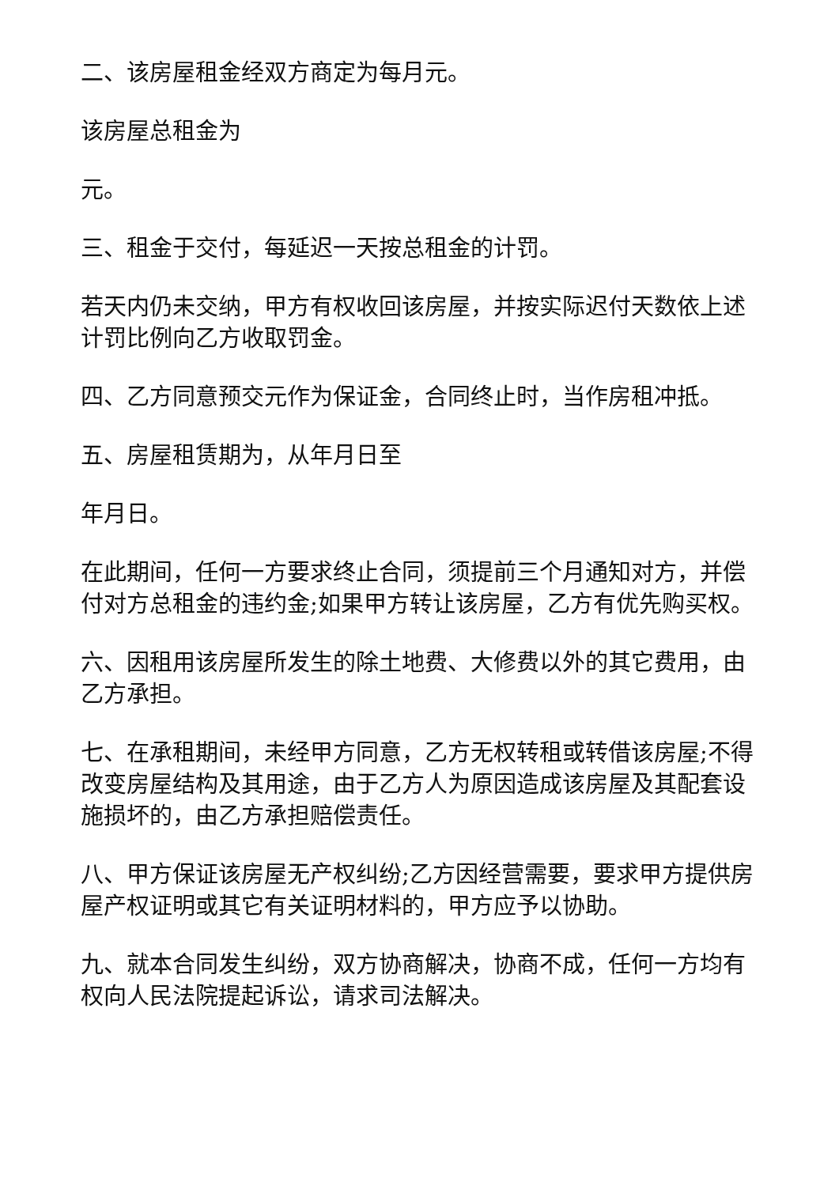二、该房屋租金经双方商定为每月元。
该房屋总租金为
元。
三、租金于交付，每延迟一天按总租金的计罚。
若天内仍未交纳，甲方有权收回该房屋，并按实际迟付天数依上述计罚比例向乙方收取罚金。
四、乙方同意预交元作为保证金，合同终止时，当作房租冲抵。
五、房屋租赁期为，从年月日至
年月日。
在此期间，任何一方要求终止合同，须提前三个月通知对方，并偿付对方总租金的违约金;如果甲方转让该房屋，乙方有优先购买权。
六、因租用该房屋所发生的除土地费、大修费以外的其它费用，由乙方承担。
七、在承租期间，未经甲方同意，乙方无权转租或转借该房屋;不得改变房屋结构及其用途，由于乙方人为原因造成该房屋及其配套设施损坏的，由乙方承担赔偿责任。
八、甲方保证该房屋无产权纠纷;乙方因经营需要，要求甲方提供房屋产权证明或其它有关证明材料的，甲方应予以协助。
九、就本合同发生纠纷，双方协商解决，协商不成，任何一方均有权向人民法院提起诉讼，请求司法解决。